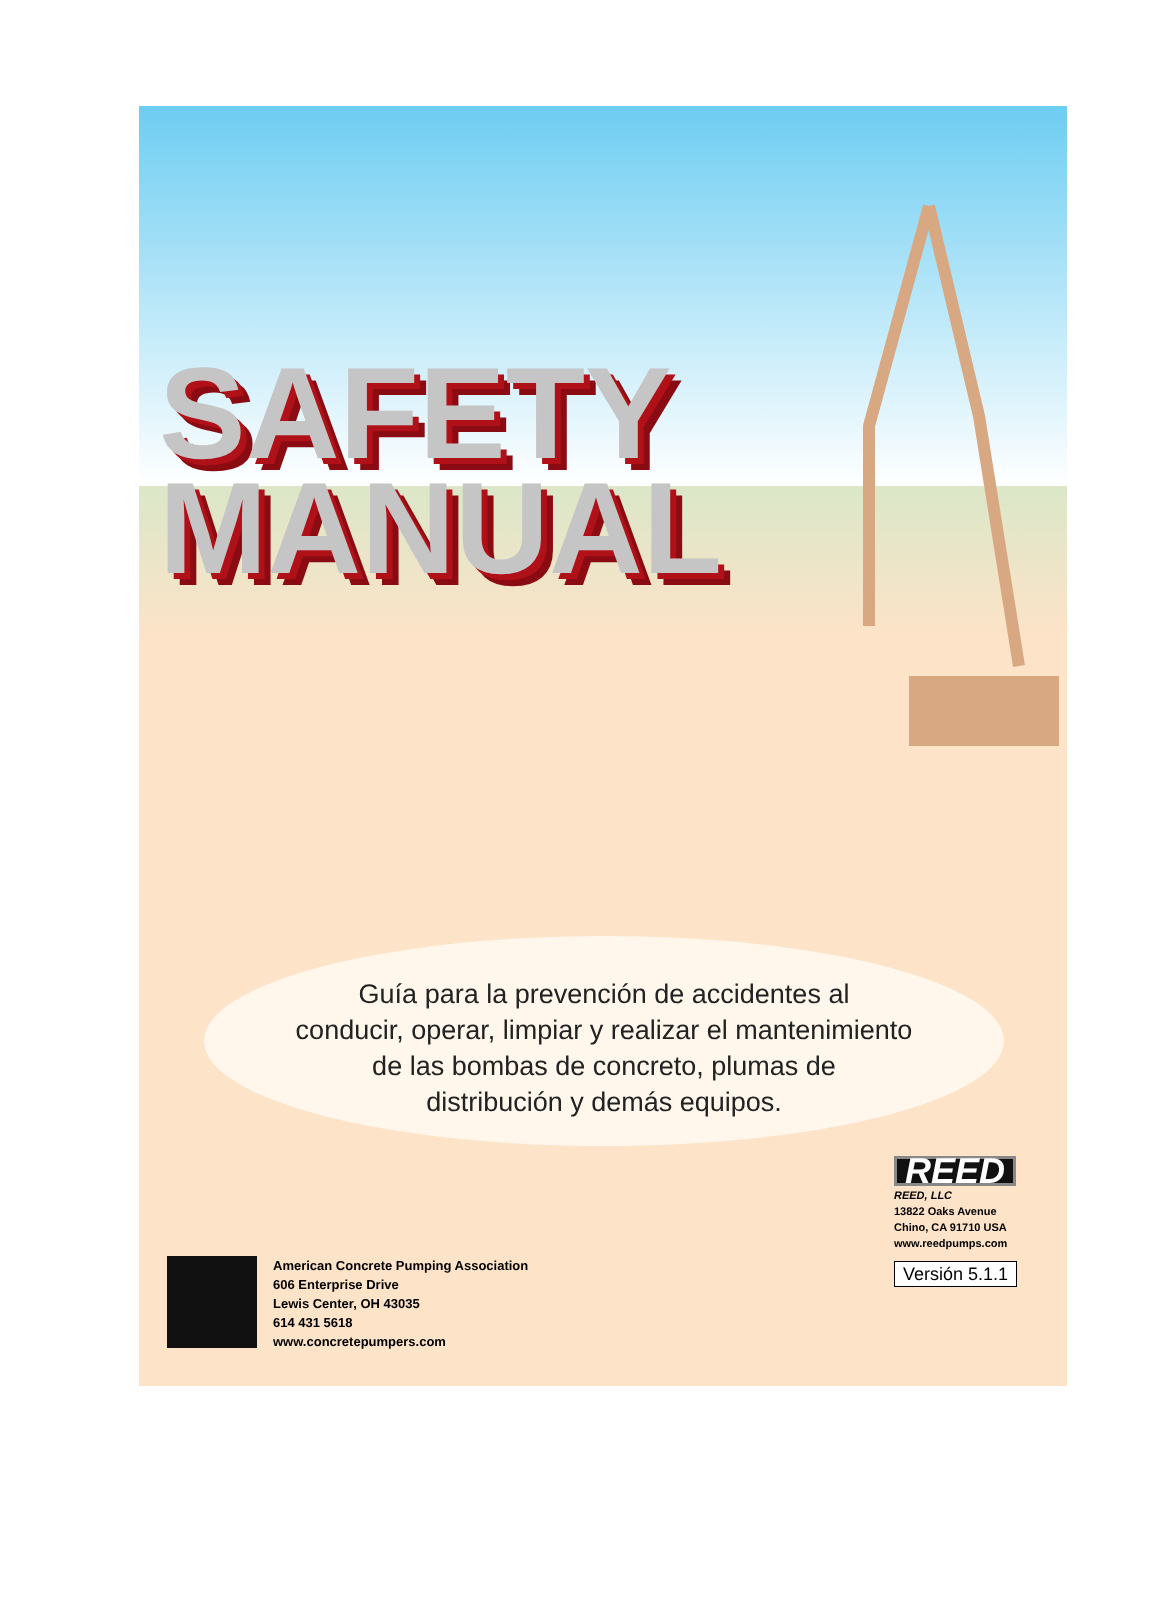SAFETY
MANUAL
Guía para la prevención de accidentes al
conducir, operar, limpiar y realizar el mantenimiento
de las bombas de concreto, plumas de
distribución y demás equipos.
American Concrete Pumping Association
606 Enterprise Drive
Lewis Center, OH 43035
614 431 5618
www.concretepumpers.com
REED
REED, LLC
13822 Oaks Avenue
Chino, CA 91710 USA
www.reedpumps.com
Versión 5.1.1